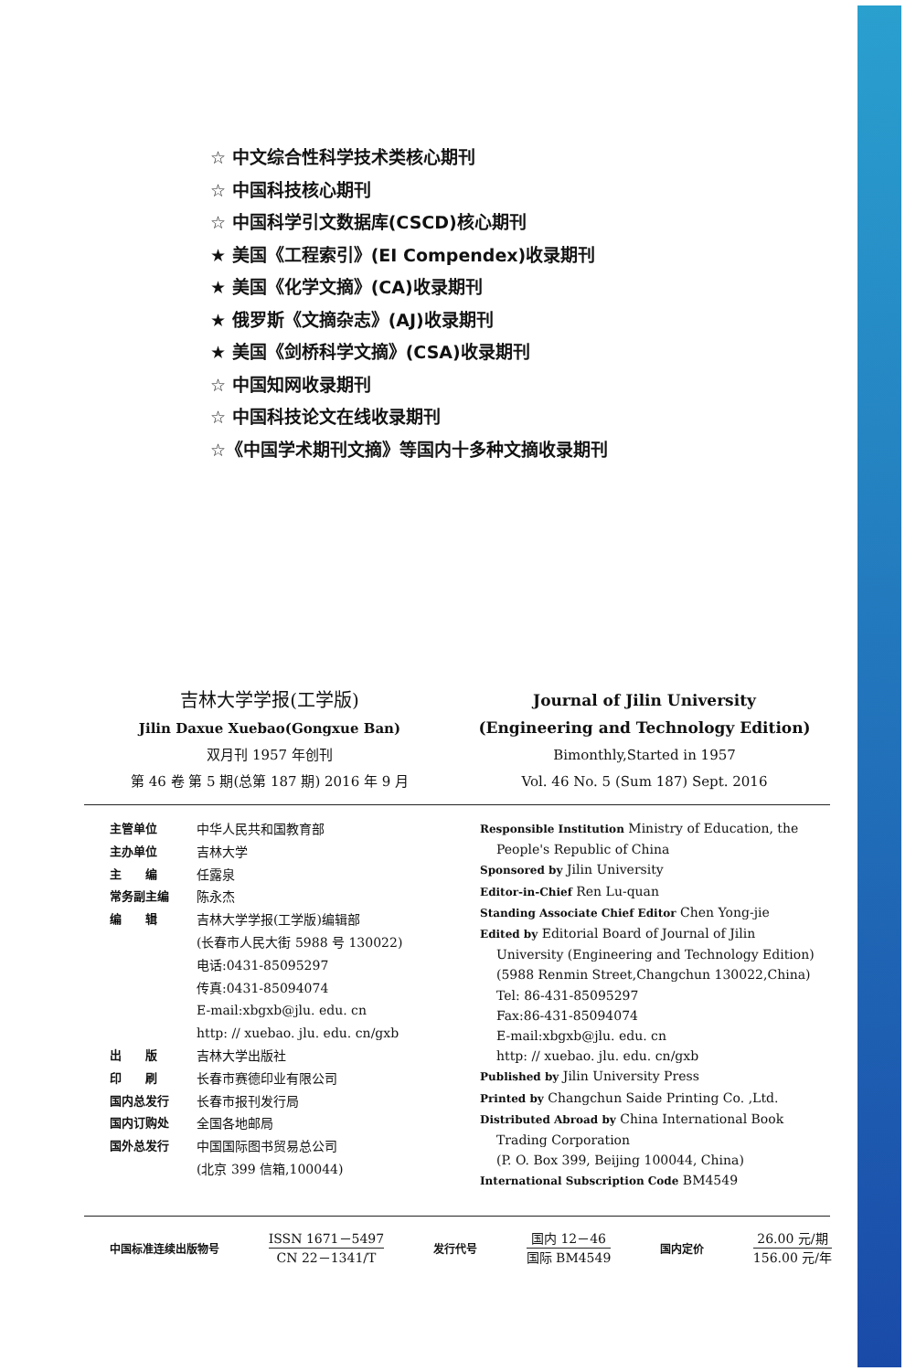☆ 中文综合性科学技术类核心期刊
☆ 中国科技核心期刊
☆ 中国科学引文数据库(CSCD)核心期刊
★ 美国《工程索引》(EI Compendex)收录期刊
★ 美国《化学文摘》(CA)收录期刊
★ 俄罗斯《文摘杂志》(AJ)收录期刊
★ 美国《剑桥科学文摘》(CSA)收录期刊
☆ 中国知网收录期刊
☆ 中国科技论文在线收录期刊
☆《中国学术期刊文摘》等国内十多种文摘收录期刊
吉林大学学报(工学版)
Jilin Daxue Xuebao(Gongxue Ban)
双月刊 1957 年创刊
第 46 卷 第 5 期(总第 187 期) 2016 年 9 月
Journal of Jilin University
(Engineering and Technology Edition)
Bimonthly,Started in 1957
Vol. 46 No. 5 (Sum 187) Sept. 2016
| 主管单位 | 中华人民共和国教育部 |
| 主办单位 | 吉林大学 |
| 主 编 | 任露泉 |
| 常务副主编 | 陈永杰 |
| 编 辑 | 吉林大学学报(工学版)编辑部 (长春市人民大街 5988 号 130022) 电话:0431-85095297 传真:0431-85094074 E-mail:xbgxb@jlu. edu. cn http: // xuebao. jlu. edu. cn/gxb |
| 出 版 | 吉林大学出版社 |
| 印 刷 | 长春市赛德印业有限公司 |
| 国内总发行 | 长春市报刊发行局 |
| 国内订购处 | 全国各地邮局 |
| 国外总发行 | 中国国际图书贸易总公司 (北京 399 信箱,100044) |
Responsible Institution Ministry of Education, the
People's Republic of China
Sponsored by Jilin University
Editor-in-Chief Ren Lu-quan
Standing Associate Chief Editor Chen Yong-jie
Edited by Editorial Board of Journal of Jilin
University (Engineering and Technology Edition)
(5988 Renmin Street,Changchun 130022,China)
Tel: 86-431-85095297
Fax:86-431-85094074
E-mail:xbgxb@jlu. edu. cn
http: // xuebao. jlu. edu. cn/gxb
Published by Jilin University Press
Printed by Changchun Saide Printing Co. ,Ltd.
Distributed Abroad by China International Book
Trading Corporation
(P. O. Box 399, Beijing 100044, China)
International Subscription Code BM4549
中国标准连续出版物号
ISSN 1671－5497
CN 22－1341/T
发行代号
国内 12－46
国际 BM4549
国内定价
26.00 元/期
156.00 元/年